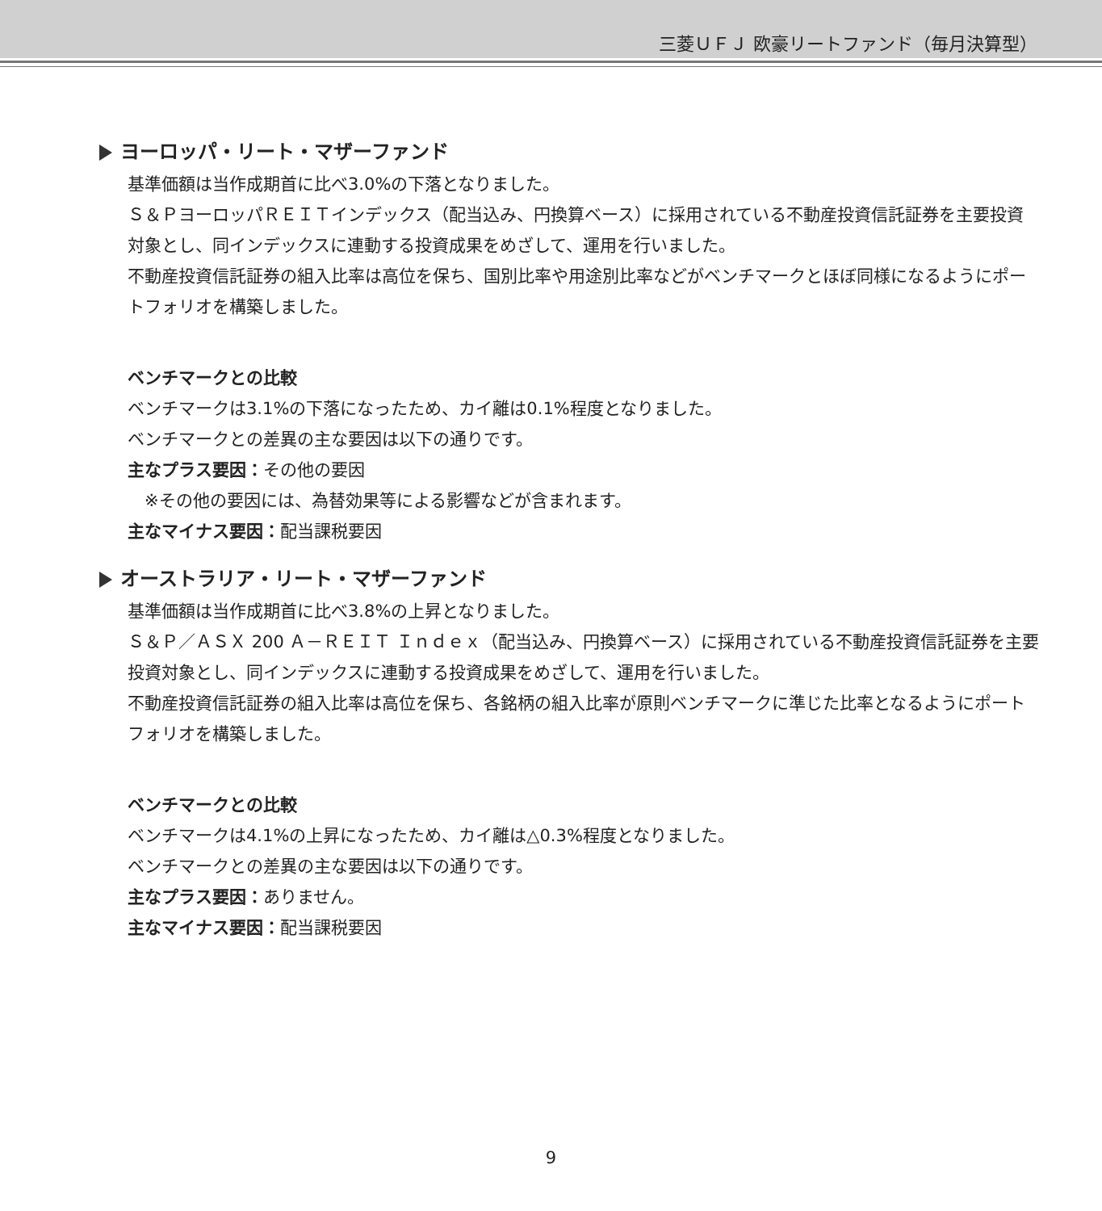三菱ＵＦＪ 欧豪リートファンド（毎月決算型）
ヨーロッパ・リート・マザーファンド
基準価額は当作成期首に比べ3.0%の下落となりました。
Ｓ＆ＰヨーロッパＲＥＩＴインデックス（配当込み、円換算ベース）に採用されている不動産投資信託証券を主要投資対象とし、同インデックスに連動する投資成果をめざして、運用を行いました。
不動産投資信託証券の組入比率は高位を保ち、国別比率や用途別比率などがベンチマークとほぼ同様になるようにポートフォリオを構築しました。
ベンチマークとの比較
ベンチマークは3.1%の下落になったため、カイ離は0.1%程度となりました。
ベンチマークとの差異の主な要因は以下の通りです。
主なプラス要因：その他の要因
　※その他の要因には、為替効果等による影響などが含まれます。
主なマイナス要因：配当課税要因
オーストラリア・リート・マザーファンド
基準価額は当作成期首に比べ3.8%の上昇となりました。
Ｓ＆Ｐ／ＡＳＸ 200 Ａ－ＲＥＩＴ Ｉｎｄｅｘ（配当込み、円換算ベース）に採用されている不動産投資信託証券を主要投資対象とし、同インデックスに連動する投資成果をめざして、運用を行いました。
不動産投資信託証券の組入比率は高位を保ち、各銘柄の組入比率が原則ベンチマークに準じた比率となるようにポートフォリオを構築しました。
ベンチマークとの比較
ベンチマークは4.1%の上昇になったため、カイ離は△0.3%程度となりました。
ベンチマークとの差異の主な要因は以下の通りです。
主なプラス要因：ありません。
主なマイナス要因：配当課税要因
9